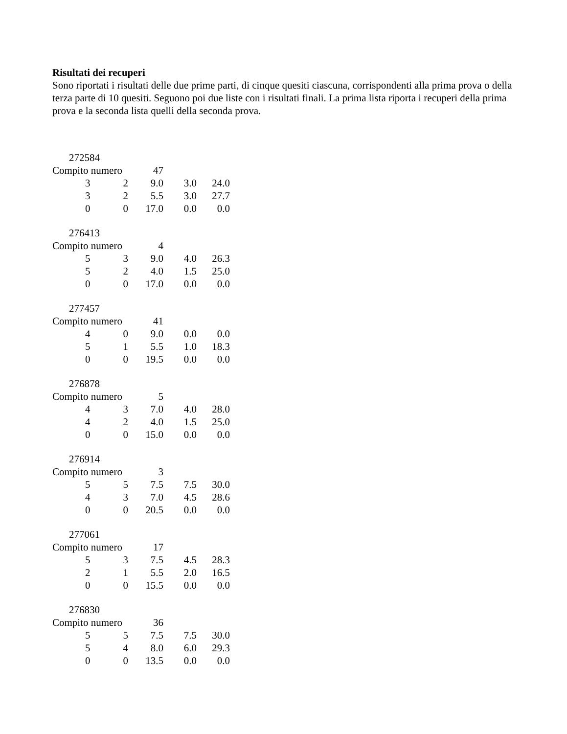Risultati dei recuperi
Sono riportati i risultati delle due prime parti, di cinque quesiti ciascuna, corrispondenti alla prima prova o della terza parte di 10 quesiti. Seguono poi due liste con i risultati finali. La prima lista riporta i recuperi della prima prova e la seconda lista quelli della seconda prova.
272584
| Compito numero | | 47 | | |
| 3 | 2 | 9.0 | 3.0 | 24.0 |
| 3 | 2 | 5.5 | 3.0 | 27.7 |
| 0 | 0 | 17.0 | 0.0 | 0.0 |
276413
| Compito numero | | 4 | | |
| 5 | 3 | 9.0 | 4.0 | 26.3 |
| 5 | 2 | 4.0 | 1.5 | 25.0 |
| 0 | 0 | 17.0 | 0.0 | 0.0 |
277457
| Compito numero | | 41 | | |
| 4 | 0 | 9.0 | 0.0 | 0.0 |
| 5 | 1 | 5.5 | 1.0 | 18.3 |
| 0 | 0 | 19.5 | 0.0 | 0.0 |
276878
| Compito numero | | 5 | | |
| 4 | 3 | 7.0 | 4.0 | 28.0 |
| 4 | 2 | 4.0 | 1.5 | 25.0 |
| 0 | 0 | 15.0 | 0.0 | 0.0 |
276914
| Compito numero | | 3 | | |
| 5 | 5 | 7.5 | 7.5 | 30.0 |
| 4 | 3 | 7.0 | 4.5 | 28.6 |
| 0 | 0 | 20.5 | 0.0 | 0.0 |
277061
| Compito numero | | 17 | | |
| 5 | 3 | 7.5 | 4.5 | 28.3 |
| 2 | 1 | 5.5 | 2.0 | 16.5 |
| 0 | 0 | 15.5 | 0.0 | 0.0 |
276830
| Compito numero | | 36 | | |
| 5 | 5 | 7.5 | 7.5 | 30.0 |
| 5 | 4 | 8.0 | 6.0 | 29.3 |
| 0 | 0 | 13.5 | 0.0 | 0.0 |